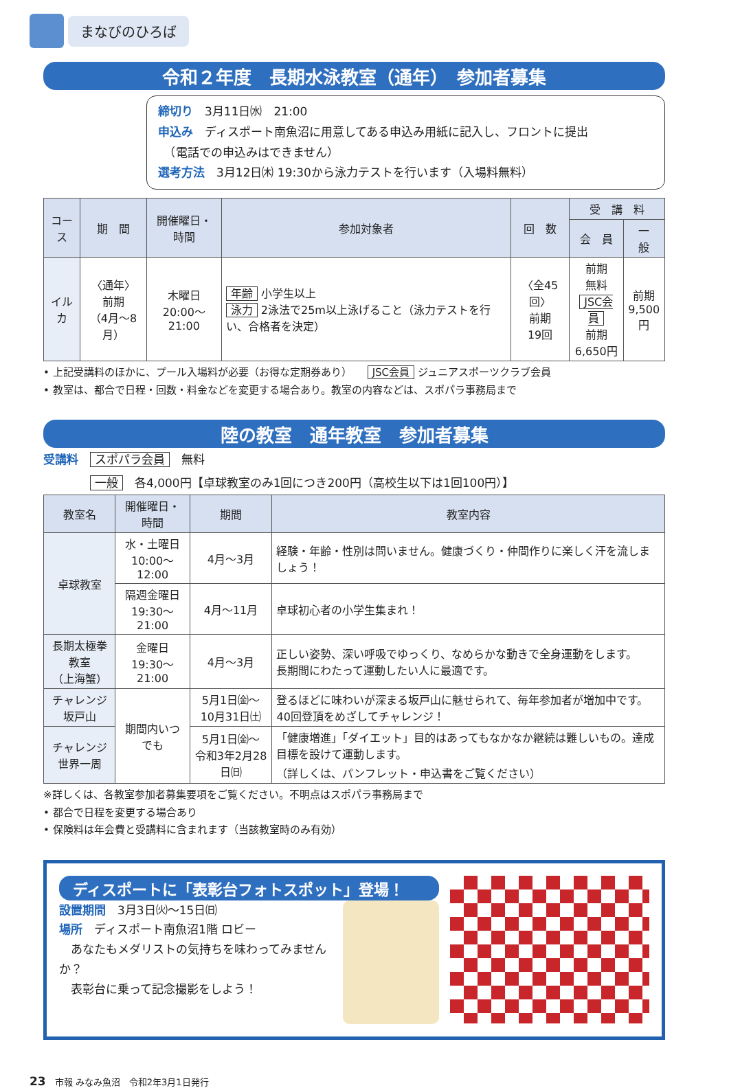まなびのひろば
令和２年度　長期水泳教室（通年）　参加者募集
締切り　3月11日㈬　21:00
申込み　ディスポート南魚沼に用意してある申込み用紙に記入し、フロントに提出
　（電話での申込みはできません）
選考方法　3月12日㈭ 19:30から泳力テストを行います（入場料無料）
| コース | 期 間 | 開催曜日・時間 | 参加対象者 | 回 数 | 受 講 料 | |
| --- | --- | --- | --- | --- | --- | --- |
| | | | | | 会 員 | 一 般 |
| イルカ | 〈通年〉 前期 （4月～8月） | 木曜日 20:00～21:00 | 年齢 小学生以上 泳力 2泳法で25m以上泳げること（泳力テストを行い、合格者を決定） | 〈全45回〉 前期 19回 | 前期 無料 JSC会員 前期 6,650円 | 前期 9,500 円 |
• 上記受講料のほかに、プール入場料が必要（お得な定期券あり）　　JSC会員 ジュニアスポーツクラブ会員
• 教室は、都合で日程・回数・料金などを変更する場合あり。教室の内容などは、スポパラ事務局まで
陸の教室　通年教室　参加者募集
受講料　スポパラ会員　無料
　　　　一般　各4,000円【卓球教室のみ1回につき200円（高校生以下は1回100円）】
| 教室名 | 開催曜日・時間 | 期間 | 教室内容 |
| --- | --- | --- | --- |
| 卓球教室 | 水・土曜日 10:00～12:00 | 4月～3月 | 経験・年齢・性別は問いません。健康づくり・仲間作りに楽しく汗を流しましょう！ |
| | 隔週金曜日 19:30～21:00 | 4月～11月 | 卓球初心者の小学生集まれ！ |
| 長期太極拳教室 （上海蟹） | 金曜日 19:30～21:00 | 4月～3月 | 正しい姿勢、深い呼吸でゆっくり、なめらかな動きで全身運動をします。 長期間にわたって運動したい人に最適です。 |
| チャレンジ 坂戸山 | 期間内いつでも | 5月1日㈮～ 10月31日㈯ | 登るほどに味わいが深まる坂戸山に魅せられて、毎年参加者が増加中です。 40回登頂をめざしてチャレンジ！ |
| チャレンジ 世界一周 | | 5月1日㈮～ 令和3年2月28日㈰ | 「健康増進」「ダイエット」目的はあってもなかなか継続は難しいもの。達成目標を設けて運動します。 （詳しくは、パンフレット・申込書をご覧ください） |
※詳しくは、各教室参加者募集要項をご覧ください。不明点はスポパラ事務局まで
• 都合で日程を変更する場合あり
• 保険料は年会費と受講料に含まれます（当該教室時のみ有効）
ディスポートに「表彰台フォトスポット」登場！
設置期間　3月3日㈫～15日㈰
場所　ディスポート南魚沼1階 ロビー
　あなたもメダリストの気持ちを味わってみませんか？
　表彰台に乗って記念撮影をしよう！
23　市報 みなみ魚沼　令和2年3月1日発行